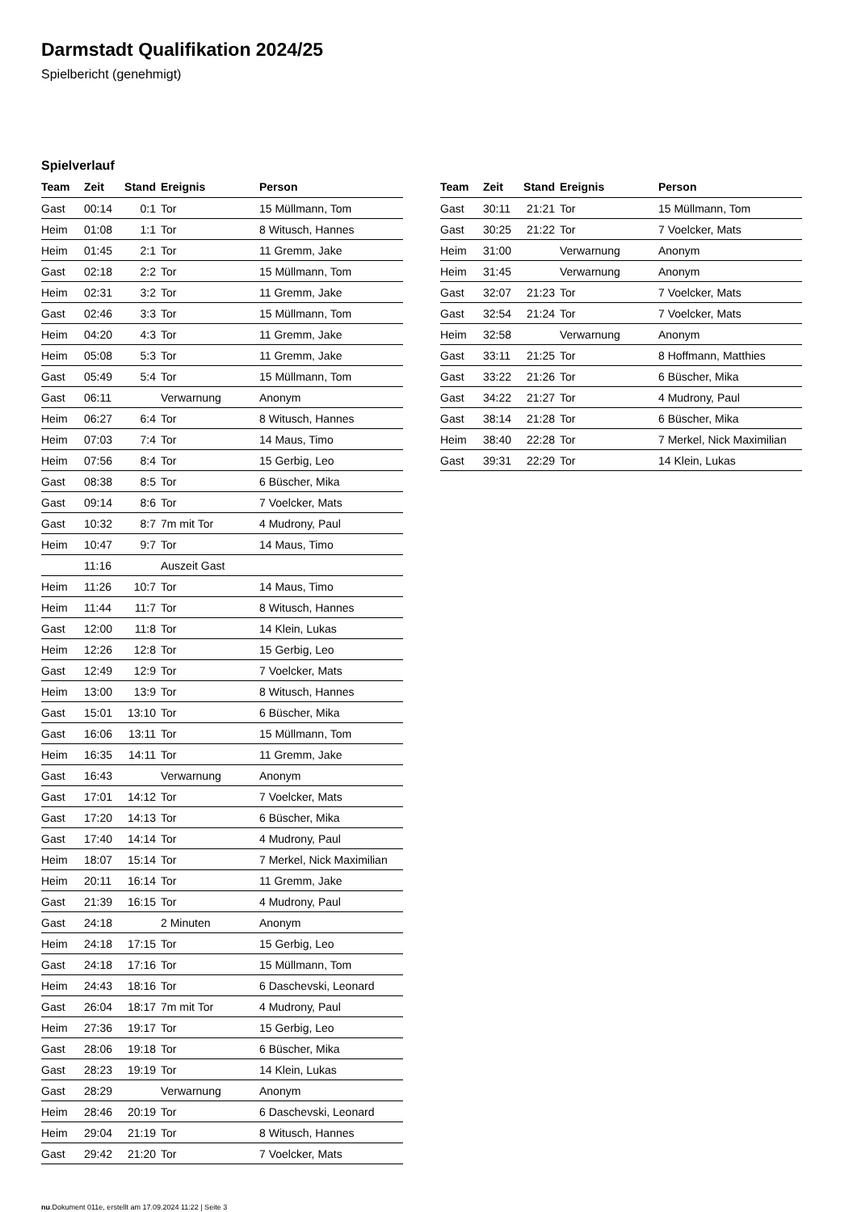Darmstadt Qualifikation 2024/25
Spielbericht (genehmigt)
Spielverlauf
| Team | Zeit | Stand | Ereignis | Person |
| --- | --- | --- | --- | --- |
| Gast | 00:14 | 0:1 | Tor | 15 Müllmann, Tom |
| Heim | 01:08 | 1:1 | Tor | 8 Witusch, Hannes |
| Heim | 01:45 | 2:1 | Tor | 11 Gremm, Jake |
| Gast | 02:18 | 2:2 | Tor | 15 Müllmann, Tom |
| Heim | 02:31 | 3:2 | Tor | 11 Gremm, Jake |
| Gast | 02:46 | 3:3 | Tor | 15 Müllmann, Tom |
| Heim | 04:20 | 4:3 | Tor | 11 Gremm, Jake |
| Heim | 05:08 | 5:3 | Tor | 11 Gremm, Jake |
| Gast | 05:49 | 5:4 | Tor | 15 Müllmann, Tom |
| Gast | 06:11 | | Verwarnung | Anonym |
| Heim | 06:27 | 6:4 | Tor | 8 Witusch, Hannes |
| Heim | 07:03 | 7:4 | Tor | 14 Maus, Timo |
| Heim | 07:56 | 8:4 | Tor | 15 Gerbig, Leo |
| Gast | 08:38 | 8:5 | Tor | 6 Büscher, Mika |
| Gast | 09:14 | 8:6 | Tor | 7 Voelcker, Mats |
| Gast | 10:32 | 8:7 | 7m mit Tor | 4 Mudrony, Paul |
| Heim | 10:47 | 9:7 | Tor | 14 Maus, Timo |
| | 11:16 | | Auszeit Gast | |
| Heim | 11:26 | 10:7 | Tor | 14 Maus, Timo |
| Heim | 11:44 | 11:7 | Tor | 8 Witusch, Hannes |
| Gast | 12:00 | 11:8 | Tor | 14 Klein, Lukas |
| Heim | 12:26 | 12:8 | Tor | 15 Gerbig, Leo |
| Gast | 12:49 | 12:9 | Tor | 7 Voelcker, Mats |
| Heim | 13:00 | 13:9 | Tor | 8 Witusch, Hannes |
| Gast | 15:01 | 13:10 | Tor | 6 Büscher, Mika |
| Gast | 16:06 | 13:11 | Tor | 15 Müllmann, Tom |
| Heim | 16:35 | 14:11 | Tor | 11 Gremm, Jake |
| Gast | 16:43 | | Verwarnung | Anonym |
| Gast | 17:01 | 14:12 | Tor | 7 Voelcker, Mats |
| Gast | 17:20 | 14:13 | Tor | 6 Büscher, Mika |
| Gast | 17:40 | 14:14 | Tor | 4 Mudrony, Paul |
| Heim | 18:07 | 15:14 | Tor | 7 Merkel, Nick Maximilian |
| Heim | 20:11 | 16:14 | Tor | 11 Gremm, Jake |
| Gast | 21:39 | 16:15 | Tor | 4 Mudrony, Paul |
| Gast | 24:18 | | 2 Minuten | Anonym |
| Heim | 24:18 | 17:15 | Tor | 15 Gerbig, Leo |
| Gast | 24:18 | 17:16 | Tor | 15 Müllmann, Tom |
| Heim | 24:43 | 18:16 | Tor | 6 Daschevski, Leonard |
| Gast | 26:04 | 18:17 | 7m mit Tor | 4 Mudrony, Paul |
| Heim | 27:36 | 19:17 | Tor | 15 Gerbig, Leo |
| Gast | 28:06 | 19:18 | Tor | 6 Büscher, Mika |
| Gast | 28:23 | 19:19 | Tor | 14 Klein, Lukas |
| Gast | 28:29 | | Verwarnung | Anonym |
| Heim | 28:46 | 20:19 | Tor | 6 Daschevski, Leonard |
| Heim | 29:04 | 21:19 | Tor | 8 Witusch, Hannes |
| Gast | 29:42 | 21:20 | Tor | 7 Voelcker, Mats |
| Team | Zeit | Stand | Ereignis | Person |
| --- | --- | --- | --- | --- |
| Gast | 30:11 | 21:21 | Tor | 15 Müllmann, Tom |
| Gast | 30:25 | 21:22 | Tor | 7 Voelcker, Mats |
| Heim | 31:00 | | Verwarnung | Anonym |
| Heim | 31:45 | | Verwarnung | Anonym |
| Gast | 32:07 | 21:23 | Tor | 7 Voelcker, Mats |
| Gast | 32:54 | 21:24 | Tor | 7 Voelcker, Mats |
| Heim | 32:58 | | Verwarnung | Anonym |
| Gast | 33:11 | 21:25 | Tor | 8 Hoffmann, Matthies |
| Gast | 33:22 | 21:26 | Tor | 6 Büscher, Mika |
| Gast | 34:22 | 21:27 | Tor | 4 Mudrony, Paul |
| Gast | 38:14 | 21:28 | Tor | 6 Büscher, Mika |
| Heim | 38:40 | 22:28 | Tor | 7 Merkel, Nick Maximilian |
| Gast | 39:31 | 22:29 | Tor | 14 Klein, Lukas |
nu.Dokument 011e, erstellt am 17.09.2024 11:22 | Seite 3